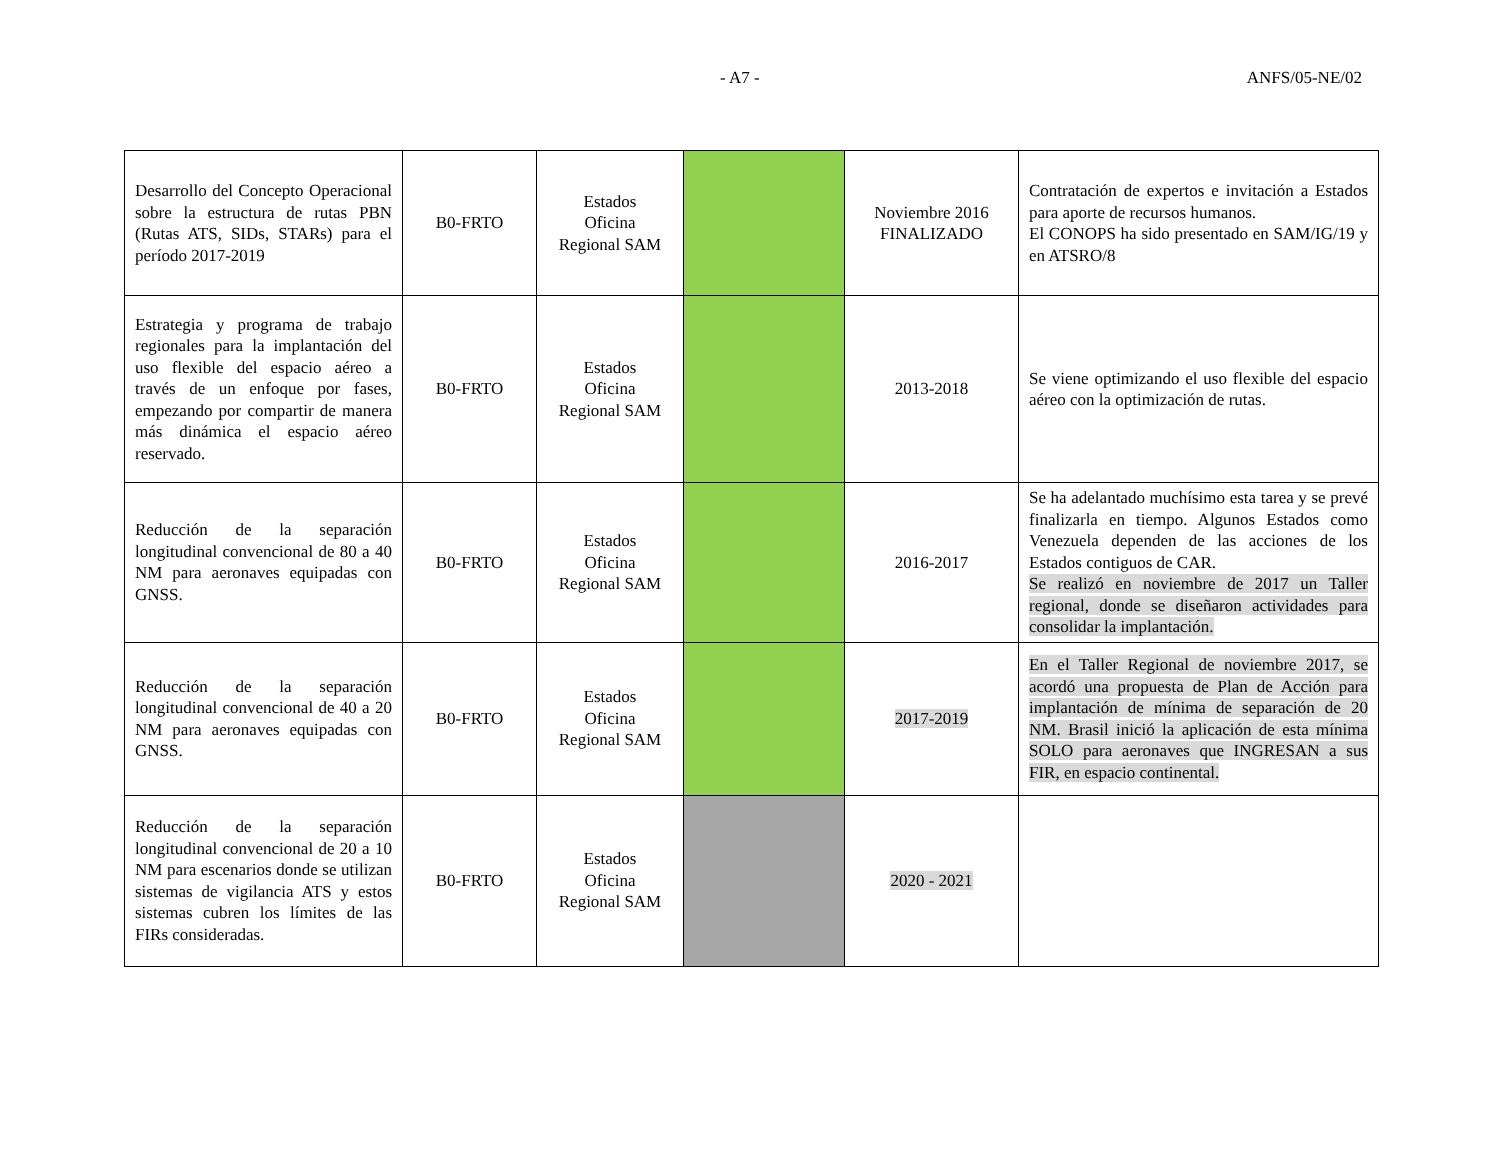- A7 - ANFS/05-NE/02
| Desarrollo del Concepto Operacional sobre la estructura de rutas PBN (Rutas ATS, SIDs, STARs) para el período 2017-2019 | B0-FRTO | Estados Oficina Regional SAM | | Noviembre 2016 FINALIZADO | Contratación de expertos e invitación a Estados para aporte de recursos humanos. El CONOPS ha sido presentado en SAM/IG/19 y en ATSRO/8 |
| Estrategia y programa de trabajo regionales para la implantación del uso flexible del espacio aéreo a través de un enfoque por fases, empezando por compartir de manera más dinámica el espacio aéreo reservado. | B0-FRTO | Estados Oficina Regional SAM | | 2013-2018 | Se viene optimizando el uso flexible del espacio aéreo con la optimización de rutas. |
| Reducción de la separación longitudinal convencional de 80 a 40 NM para aeronaves equipadas con GNSS. | B0-FRTO | Estados Oficina Regional SAM | | 2016-2017 | Se ha adelantado muchísimo esta tarea y se prevé finalizarla en tiempo. Algunos Estados como Venezuela dependen de las acciones de los Estados contiguos de CAR. Se realizó en noviembre de 2017 un Taller regional, donde se diseñaron actividades para consolidar la implantación. |
| Reducción de la separación longitudinal convencional de 40 a 20 NM para aeronaves equipadas con GNSS. | B0-FRTO | Estados Oficina Regional SAM | | 2017-2019 | En el Taller Regional de noviembre 2017, se acordó una propuesta de Plan de Acción para implantación de mínima de separación de 20 NM. Brasil inició la aplicación de esta mínima SOLO para aeronaves que INGRESAN a sus FIR, en espacio continental. |
| Reducción de la separación longitudinal convencional de 20 a 10 NM para escenarios donde se utilizan sistemas de vigilancia ATS y estos sistemas cubren los límites de las FIRs consideradas. | B0-FRTO | Estados Oficina Regional SAM | | 2020 - 2021 | |